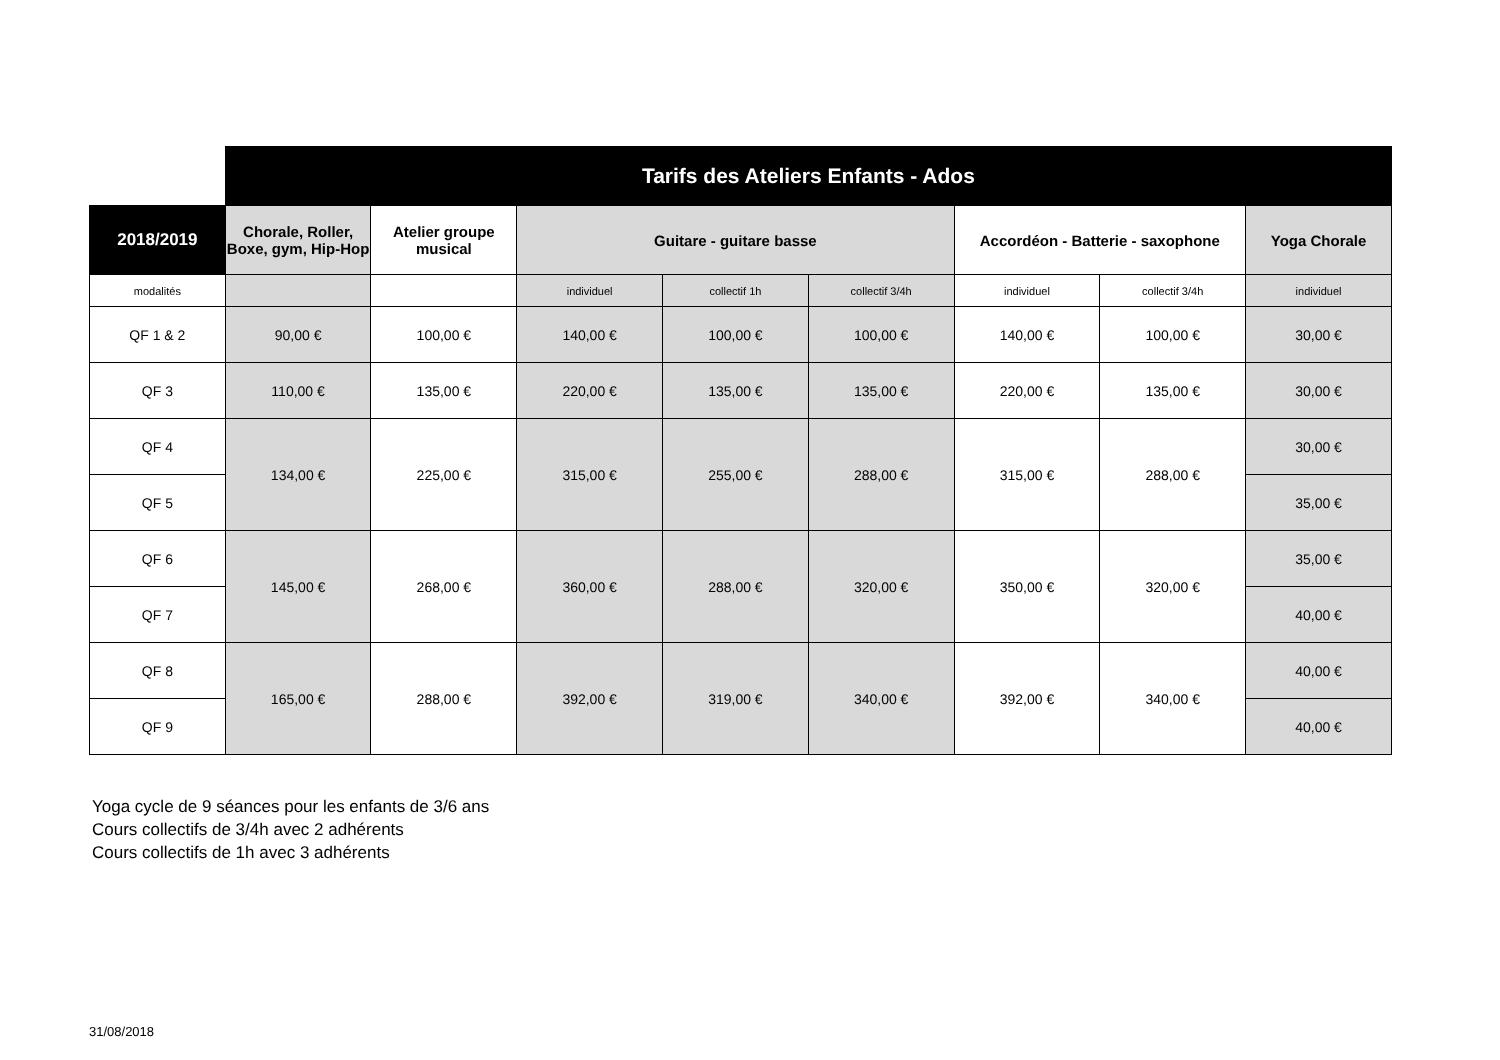| | Tarifs des Ateliers Enfants - Ados | | | | | | | |
| 2018/2019 | Chorale, Roller, Boxe, gym, Hip-Hop | Atelier groupe musical | Guitare - guitare basse | | | Accordéon - Batterie - saxophone | | Yoga Chorale |
| modalités | | | individuel | collectif 1h | collectif 3/4h | individuel | collectif 3/4h | individuel |
| QF 1 & 2 | 90,00 € | 100,00 € | 140,00 € | 100,00 € | 100,00 € | 140,00 € | 100,00 € | 30,00 € |
| QF 3 | 110,00 € | 135,00 € | 220,00 € | 135,00 € | 135,00 € | 220,00 € | 135,00 € | 30,00 € |
| QF 4 | 134,00 € | 225,00 € | 315,00 € | 255,00 € | 288,00 € | 315,00 € | 288,00 € | 30,00 € |
| QF 5 | | | | | | | | 35,00 € |
| QF 6 | 145,00 € | 268,00 € | 360,00 € | 288,00 € | 320,00 € | 350,00 € | 320,00 € | 35,00 € |
| QF 7 | | | | | | | | 40,00 € |
| QF 8 | 165,00 € | 288,00 € | 392,00 € | 319,00 € | 340,00 € | 392,00 € | 340,00 € | 40,00 € |
| QF 9 | | | | | | | | 40,00 € |
Yoga cycle de 9 séances pour les enfants de 3/6 ans
Cours collectifs de 3/4h avec 2 adhérents
Cours collectifs de 1h avec 3 adhérents
31/08/2018